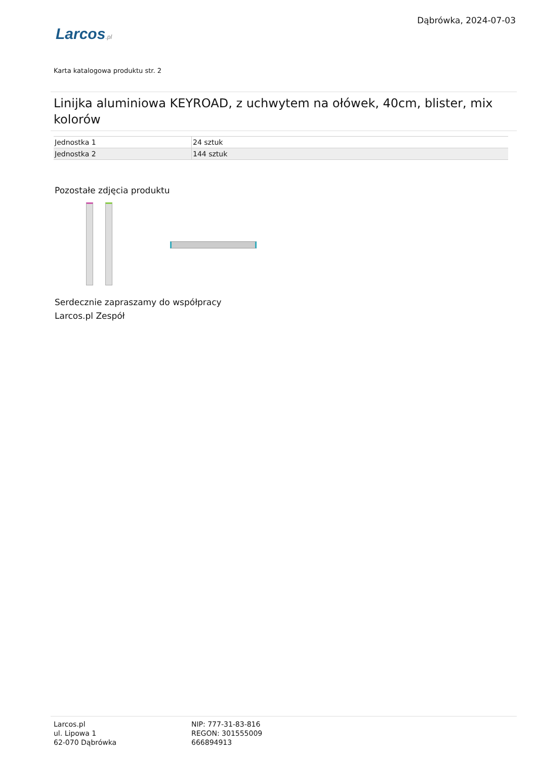Larcos.pl
Dąbrówka, 2024-07-03
Karta katalogowa produktu str. 2
Linijka aluminiowa KEYROAD, z uchwytem na ołówek, 40cm, blister, mix kolorów
| Jednostka 1 | 24 sztuk |
| Jednostka 2 | 144 sztuk |
Pozostałe zdjęcia produktu
Serdecznie zapraszamy do współpracy
Larcos.pl Zespół
Larcos.pl
ul. Lipowa 1
62-070 Dąbrówka
NIP: 777-31-83-816
REGON: 301555009
666894913